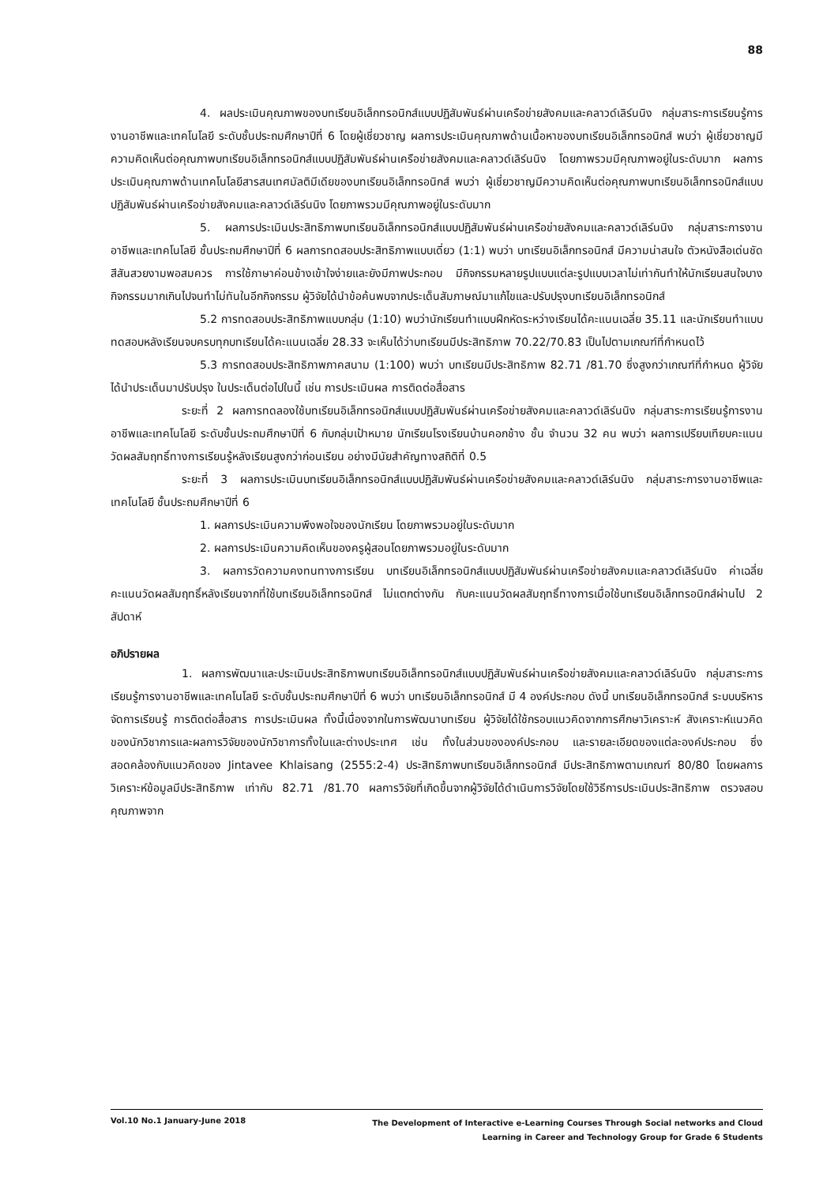88
4. ผลประเมินคุณภาพของบทเรียนอิเล็กทรอนิกส์แบบปฏิสัมพันธ์ผ่านเครือข่ายสังคมและคลาวด์เลิร์นนิง กลุ่มสาระการเรียนรู้การงานอาชีพและเทคโนโลยี ระดับชั้นประถมศึกษาปีที่ 6 โดยผู้เชี่ยวชาญ ผลการประเมินคุณภาพด้านเนื้อหาของบทเรียนอิเล็กทรอนิกส์ พบว่า ผู้เชี่ยวชาญมีความคิดเห็นต่อคุณภาพบทเรียนอิเล็กทรอนิกส์แบบปฏิสัมพันธ์ผ่านเครือข่ายสังคมและคลาวด์เลิร์นนิง โดยภาพรวมมีคุณภาพอยู่ในระดับมาก ผลการประเมินคุณภาพด้านเทคโนโลยีสารสนเทศมัลติมีเดียของบทเรียนอิเล็กทรอนิกส์ พบว่า ผู้เชี่ยวชาญมีความคิดเห็นต่อคุณภาพบทเรียนอิเล็กทรอนิกส์แบบปฏิสัมพันธ์ผ่านเครือข่ายสังคมและคลาวด์เลิร์นนิง โดยภาพรวมมีคุณภาพอยู่ในระดับมาก
5. ผลการประเมินประสิทธิภาพบทเรียนอิเล็กทรอนิกส์แบบปฏิสัมพันธ์ผ่านเครือข่ายสังคมและคลาวด์เลิร์นนิง กลุ่มสาระการงานอาชีพและเทคโนโลยี ชั้นประถมศึกษาปีที่ 6 ผลการทดสอบประสิทธิภาพแบบเดี่ยว (1:1) พบว่า บทเรียนอิเล็กทรอนิกส์ มีความน่าสนใจ ตัวหนังสือเด่นชัด สีสันสวยงามพอสมควร การใช้ภาษาค่อนข้างเข้าใจง่ายและยังมีภาพประกอบ มีกิจกรรมหลายรูปแบบแต่ละรูปแบบเวลาไม่เท่ากันทำให้นักเรียนสนใจบางกิจกรรมมากเกินไปจนทำไม่ทันในอีกกิจกรรม ผู้วิจัยได้นำข้อค้นพบจากประเด็นสัมภาษณ์มาแก้ไขและปรับปรุงบทเรียนอิเล็กทรอนิกส์
5.2 การทดสอบประสิทธิภาพแบบกลุ่ม (1:10) พบว่านักเรียนทำแบบฝึกหัดระหว่างเรียนได้คะแนนเฉลี่ย 35.11 และนักเรียนทำแบบทดสอบหลังเรียนจบครบทุกบทเรียนได้คะแนนเฉลี่ย 28.33 จะเห็นได้ว่าบทเรียนมีประสิทธิภาพ 70.22/70.83 เป็นไปตามเกณฑ์ที่กำหนดไว้
5.3 การทดสอบประสิทธิภาพภาคสนาม (1:100) พบว่า บทเรียนมีประสิทธิภาพ 82.71 /81.70 ซึ่งสูงกว่าเกณฑ์ที่กำหนด ผู้วิจัยได้นำประเด็นมาปรับปรุง ในประเด็นต่อไปในนี้ เช่น การประเมินผล การติดต่อสื่อสาร
ระยะที่ 2 ผลการทดลองใช้บทเรียนอิเล็กทรอนิกส์แบบปฏิสัมพันธ์ผ่านเครือข่ายสังคมและคลาวด์เลิร์นนิง กลุ่มสาระการเรียนรู้การงานอาชีพและเทคโนโลยี ระดับชั้นประถมศึกษาปีที่ 6 กับกลุ่มเป้าหมาย นักเรียนโรงเรียนบ้านคอกช้าง ชั้น จำนวน 32 คน พบว่า ผลการเปรียบเทียบคะแนนวัดผลสัมฤทธิ์ทางการเรียนรู้หลังเรียนสูงกว่าก่อนเรียน อย่างมีนัยสำคัญทางสถิติที่ 0.5
ระยะที่ 3 ผลการประเมินบทเรียนอิเล็กทรอนิกส์แบบปฏิสัมพันธ์ผ่านเครือข่ายสังคมและคลาวด์เลิร์นนิง กลุ่มสาระการงานอาชีพและเทคโนโลยี ชั้นประถมศึกษาปีที่ 6
1. ผลการประเมินความพึงพอใจของนักเรียน โดยภาพรวมอยู่ในระดับมาก
2. ผลการประเมินความคิดเห็นของครูผู้สอนโดยภาพรวมอยู่ในระดับมาก
3. ผลการวัดความคงทนทางการเรียน บทเรียนอิเล็กทรอนิกส์แบบปฏิสัมพันธ์ผ่านเครือข่ายสังคมและคลาวด์เลิร์นนิง ค่าเฉลี่ยคะแนนวัดผลสัมฤทธิ์หลังเรียนจากที่ใช้บทเรียนอิเล็กทรอนิกส์ ไม่แตกต่างกัน กับคะแนนวัดผลสัมฤทธิ์ทางการเมื่อใช้บทเรียนอิเล็กทรอนิกส์ผ่านไป 2 สัปดาห์
อภิปรายผล
1. ผลการพัฒนาและประเมินประสิทธิภาพบทเรียนอิเล็กทรอนิกส์แบบปฏิสัมพันธ์ผ่านเครือข่ายสังคมและคลาวด์เลิร์นนิง กลุ่มสาระการเรียนรู้การงานอาชีพและเทคโนโลยี ระดับชั้นประถมศึกษาปีที่ 6 พบว่า บทเรียนอิเล็กทรอนิกส์ มี 4 องค์ประกอบ ดังนี้ บทเรียนอิเล็กทรอนิกส์ ระบบบริหารจัดการเรียนรู้ การติดต่อสื่อสาร การประเมินผล ทั้งนี้เนื่องจากในการพัฒนาบทเรียน ผู้วิจัยได้ใช้กรอบแนวคิดจากการศึกษาวิเคราะห์ สังเคราะห์แนวคิดของนักวิชาการและผลการวิจัยของนักวิชาการทั้งในและต่างประเทศ เช่น ทั้งในส่วนขององค์ประกอบ และรายละเอียดของแต่ละองค์ประกอบ ซึ่งสอดคล้องกับแนวคิดของ Jintavee Khlaisang (2555:2-4) ประสิทธิภาพบทเรียนอิเล็กทรอนิกส์ มีประสิทธิภาพตามเกณฑ์ 80/80 โดยผลการวิเคราะห์ข้อมูลมีประสิทธิภาพ เท่ากับ 82.71 /81.70 ผลการวิจัยที่เกิดขึ้นจากผู้วิจัยได้ดำเนินการวิจัยโดยใช้วิธีการประเมินประสิทธิภาพ ตรวจสอบคุณภาพจาก
Vol.10 No.1 January-June 2018
The Development of Interactive e-Learning Courses Through Social networks and Cloud
Learning in Career and Technology Group for Grade 6 Students